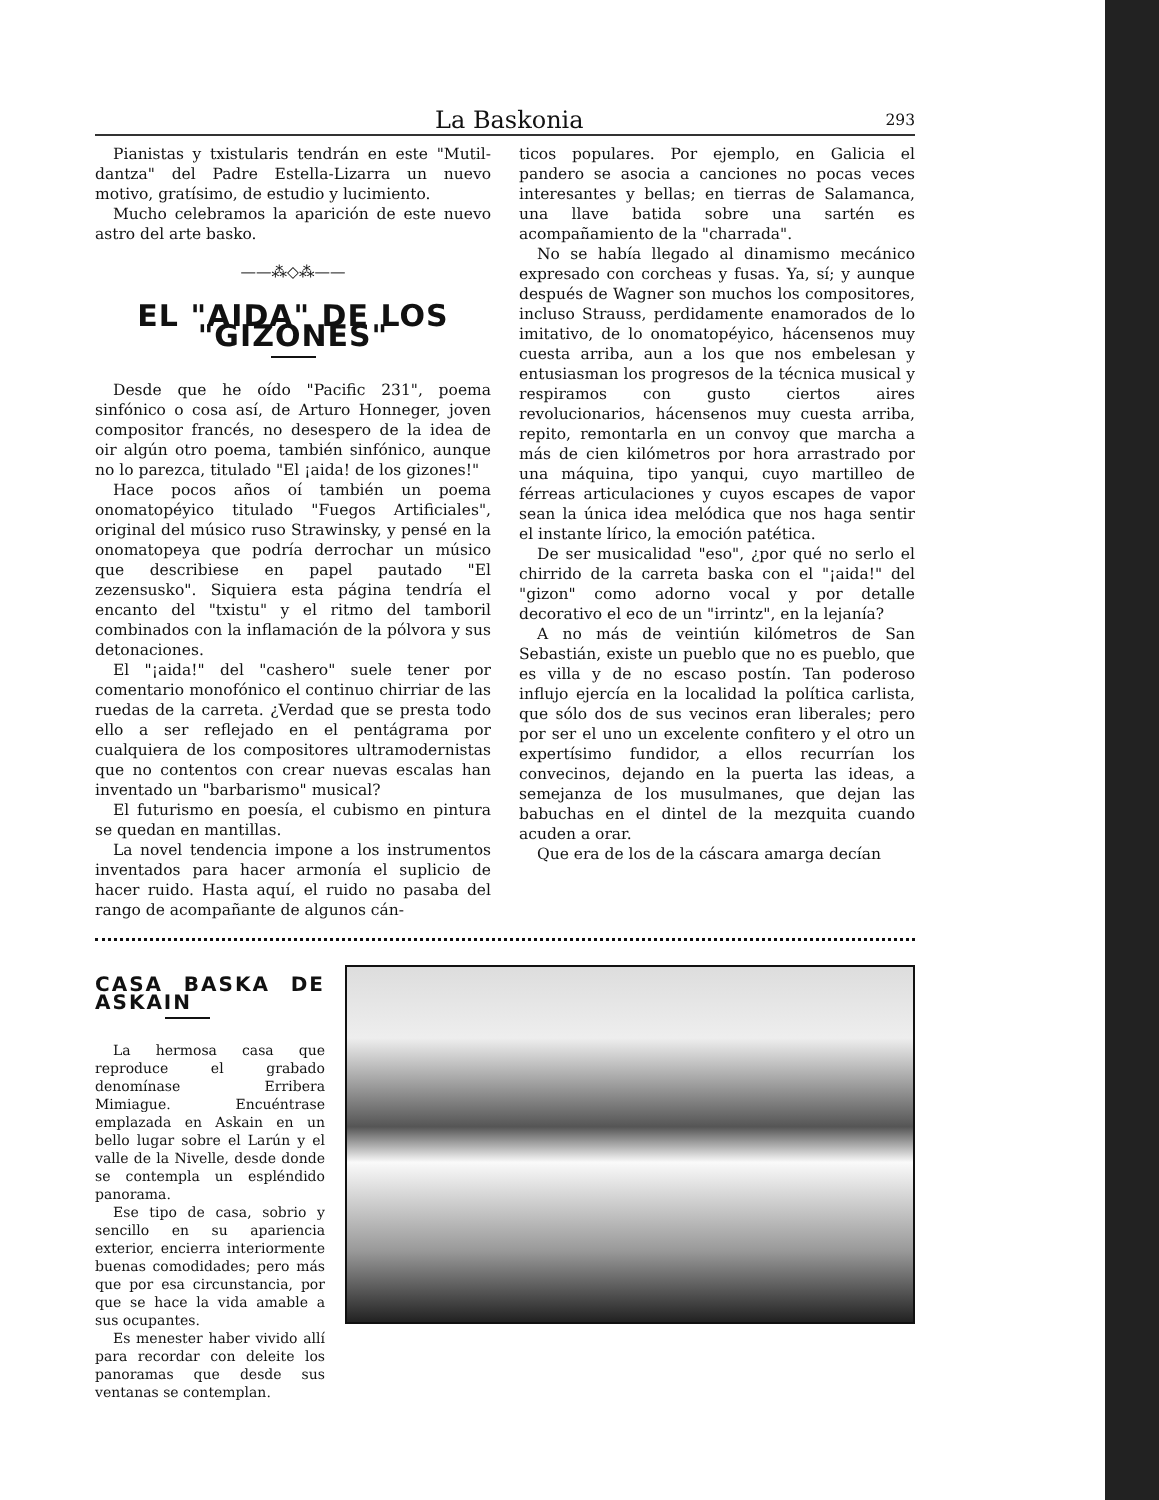La Baskonia 293
Pianistas y txistularis tendrán en este "Mutil-dantza" del Padre Estella-Lizarra un nuevo motivo, gratísimo, de estudio y lucimiento.
Mucho celebramos la aparición de este nuevo astro del arte basko.
——⁂◇⁂——
EL "AIDA" DE LOS "GIZONES"
Desde que he oído "Pacific 231", poema sinfónico o cosa así, de Arturo Honneger, joven compositor francés, no desespero de la idea de oir algún otro poema, también sinfónico, aunque no lo parezca, titulado "El ¡aida! de los gizones!"
Hace pocos años oí también un poema onomatopéyico titulado "Fuegos Artificiales", original del músico ruso Strawinsky, y pensé en la onomatopeya que podría derrochar un músico que describiese en papel pautado "El zezensusko". Siquiera esta página tendría el encanto del "txistu" y el ritmo del tamboril combinados con la inflamación de la pólvora y sus detonaciones.
El "¡aida!" del "cashero" suele tener por comentario monofónico el continuo chirriar de las ruedas de la carreta. ¿Verdad que se presta todo ello a ser reflejado en el pentágrama por cualquiera de los compositores ultramodernistas que no contentos con crear nuevas escalas han inventado un "barbarismo" musical?
El futurismo en poesía, el cubismo en pintura se quedan en mantillas.
La novel tendencia impone a los instrumentos inventados para hacer armonía el suplicio de hacer ruido. Hasta aquí, el ruido no pasaba del rango de acompañante de algunos cán-
ticos populares. Por ejemplo, en Galicia el pandero se asocia a canciones no pocas veces interesantes y bellas; en tierras de Salamanca, una llave batida sobre una sartén es acompañamiento de la "charrada".
No se había llegado al dinamismo mecánico expresado con corcheas y fusas. Ya, sí; y aunque después de Wagner son muchos los compositores, incluso Strauss, perdidamente enamorados de lo imitativo, de lo onomatopéyico, hácensenos muy cuesta arriba, aun a los que nos embelesan y entusiasman los progresos de la técnica musical y respiramos con gusto ciertos aires revolucionarios, hácensenos muy cuesta arriba, repito, remontarla en un convoy que marcha a más de cien kilómetros por hora arrastrado por una máquina, tipo yanqui, cuyo martilleo de férreas articulaciones y cuyos escapes de vapor sean la única idea melódica que nos haga sentir el instante lírico, la emoción patética.
De ser musicalidad "eso", ¿por qué no serlo el chirrido de la carreta baska con el "¡aida!" del "gizon" como adorno vocal y por detalle decorativo el eco de un "irrintz", en la lejanía?
A no más de veintiún kilómetros de San Sebastián, existe un pueblo que no es pueblo, que es villa y de no escaso postín. Tan poderoso influjo ejercía en la localidad la política carlista, que sólo dos de sus vecinos eran liberales; pero por ser el uno un excelente confitero y el otro un expertísimo fundidor, a ellos recurrían los convecinos, dejando en la puerta las ideas, a semejanza de los musulmanes, que dejan las babuchas en el dintel de la mezquita cuando acuden a orar.
Que era de los de la cáscara amarga decían
CASA BASKA DE ASKAIN
La hermosa casa que reproduce el grabado denomínase Erribera Mimiague. Encuéntrase emplazada en Askain en un bello lugar sobre el Larún y el valle de la Nivelle, desde donde se contempla un espléndido panorama.
Ese tipo de casa, sobrio y sencillo en su apariencia exterior, encierra interiormente buenas comodidades; pero más que por esa circunstancia, por que se hace la vida amable a sus ocupantes.
Es menester haber vivido allí para recordar con deleite los panoramas que desde sus ventanas se contemplan.